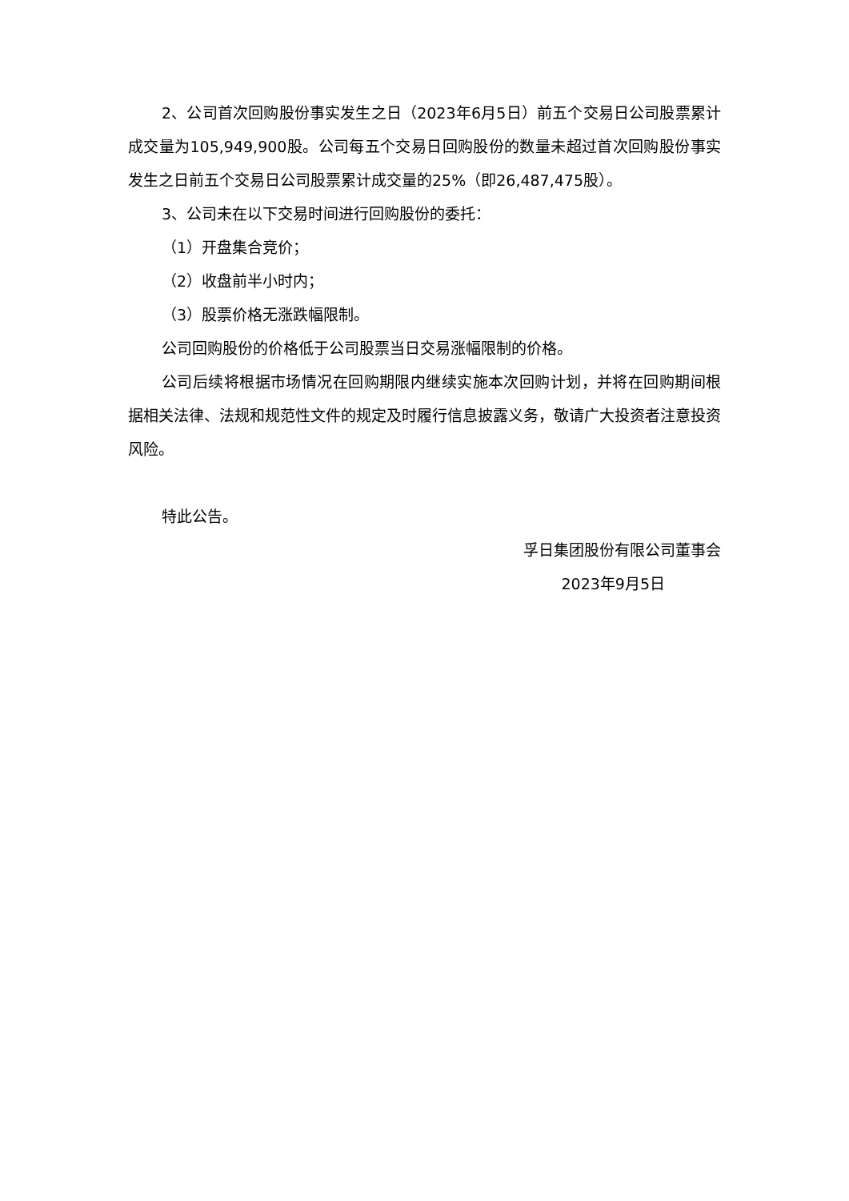2、公司首次回购股份事实发生之日（2023年6月5日）前五个交易日公司股票累计成交量为105,949,900股。公司每五个交易日回购股份的数量未超过首次回购股份事实发生之日前五个交易日公司股票累计成交量的25%（即26,487,475股）。
3、公司未在以下交易时间进行回购股份的委托：
（1）开盘集合竞价；
（2）收盘前半小时内；
（3）股票价格无涨跌幅限制。
公司回购股份的价格低于公司股票当日交易涨幅限制的价格。
公司后续将根据市场情况在回购期限内继续实施本次回购计划，并将在回购期间根据相关法律、法规和规范性文件的规定及时履行信息披露义务，敬请广大投资者注意投资风险。
特此公告。
孚日集团股份有限公司董事会
2023年9月5日